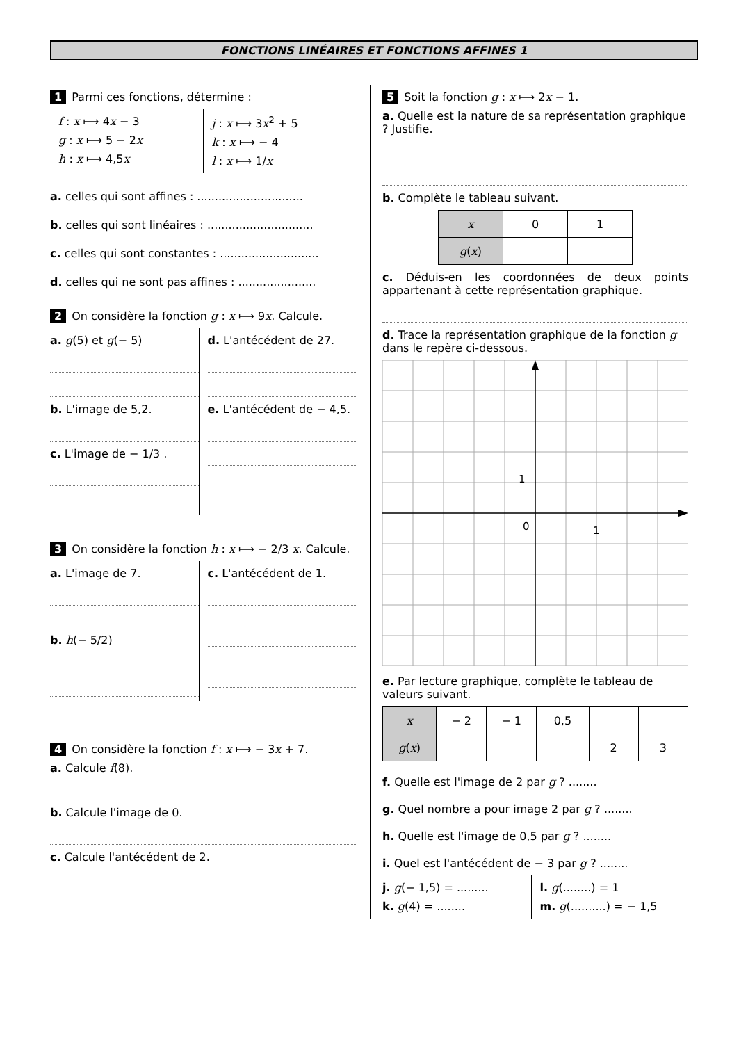FONCTIONS LINÉAIRES ET FONCTIONS AFFINES 1
1 Parmi ces fonctions, détermine :
f : x ⟼ 4x − 3
g : x ⟼ 5 − 2x
h : x ⟼ 4,5x
j : x ⟼ 3x<sup>2</sup> + 5
k : x ⟼ − 4
l : x ⟼ 1/x
a. celles qui sont affines : ..............................
b. celles qui sont linéaires : ..............................
c. celles qui sont constantes : ............................
d. celles qui ne sont pas affines : ......................
2 On considère la fonction g : x ⟼ 9x. Calcule.
a. g(5) et g(− 5)
b. L'image de 5,2.
c. L'image de − 1/3 .
d. L'antécédent de 27.
e. L'antécédent de − 4,5.
3 On considère la fonction h : x ⟼ − 2/3 x. Calcule.
a. L'image de 7.
b. h(− 5/2)
c. L'antécédent de 1.
4 On considère la fonction f : x ⟼ − 3x + 7.
a. Calcule f(8).
b. Calcule l'image de 0.
c. Calcule l'antécédent de 2.
5 Soit la fonction g : x ⟼ 2x − 1.
a. Quelle est la nature de sa représentation graphique ? Justifie.
b. Complète le tableau suivant.
| x | 0 | 1 |
| g ( x ) | | |
c. Déduis-en les coordonnées de deux points appartenant à cette représentation graphique.
d. Trace la représentation graphique de la fonction g dans le repère ci-dessous.
1
0
1
e. Par lecture graphique, complète le tableau de valeurs suivant.
| x | − 2 | − 1 | 0,5 | | |
| g ( x ) | | | | 2 | 3 |
f. Quelle est l'image de 2 par g ? ........
g. Quel nombre a pour image 2 par g ? ........
h. Quelle est l'image de 0,5 par g ? ........
i. Quel est l'antécédent de − 3 par g ? ........
j. g(− 1,5) = .........
k. g(4) = ........
l. g(........) = 1
m. g(..........) = − 1,5